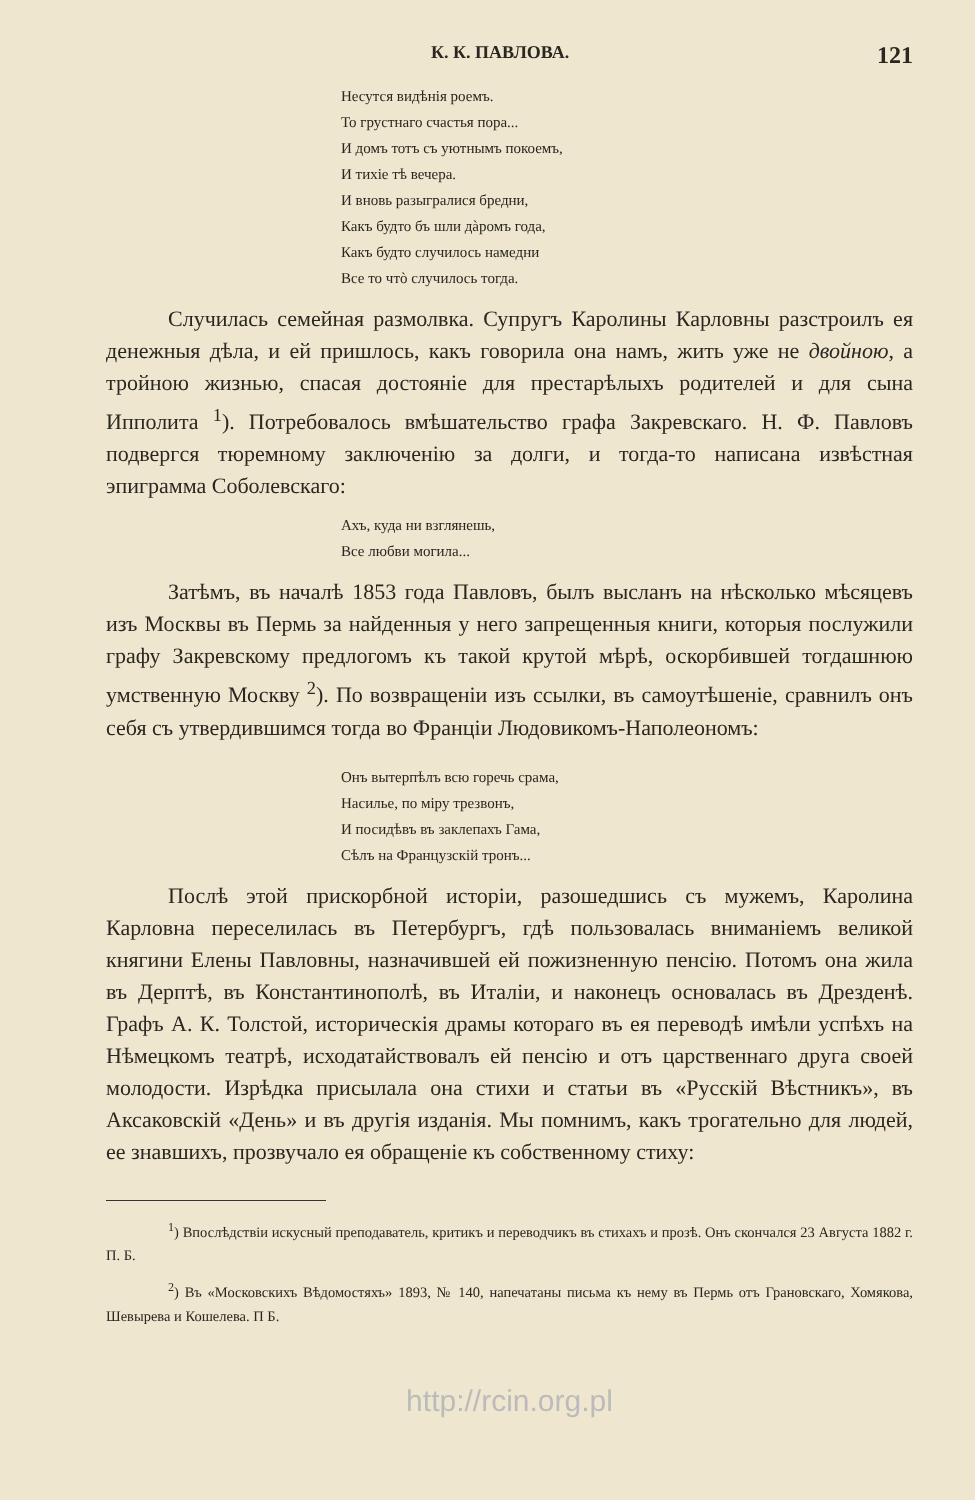К. К. ПАВЛОВА. 121
Несутся видѣнія роемъ.
То грустнаго счастья пора...
И домъ тотъ съ уютнымъ покоемъ,
И тихіе тѣ вечера.
И вновь разыгралися бредни,
Какъ будто бъ шли дàромъ года,
Какъ будто случилось намедни
Все то чтò случилось тогда.
Случилась семейная размолвка. Супругъ Каролины Карловны разстроилъ ея денежныя дѣла, и ей пришлось, какъ говорила она намъ, жить уже не двойною, а тройною жизнью, спасая достояніе для престарѣлыхъ родителей и для сына Ипполита <sup>1</sup>). Потребовалось вмѣшательство графа Закревскаго. Н. Ф. Павловъ подвергся тюремному заключенію за долги, и тогда-то написана извѣстная эпиграмма Соболевскаго:
Ахъ, куда ни взглянешь,
Все любви могила...
Затѣмъ, въ началѣ 1853 года Павловъ, былъ высланъ на нѣсколько мѣсяцевъ изъ Москвы въ Пермь за найденныя у него запрещенныя книги, которыя послужили графу Закревскому предлогомъ къ такой крутой мѣрѣ, оскорбившей тогдашнюю умственную Москву <sup>2</sup>). По возвращеніи изъ ссылки, въ самоутѣшеніе, сравнилъ онъ себя съ утвердившимся тогда во Франціи Людовикомъ-Наполеономъ:
Онъ вытерпѣлъ всю горечь срама,
Насилье, по міру трезвонъ,
И посидѣвъ въ заклепахъ Гама,
Сѣлъ на Французскій тронъ...
Послѣ этой прискорбной исторіи, разошедшись съ мужемъ, Каролина Карловна переселилась въ Петербургъ, гдѣ пользовалась вниманіемъ великой княгини Елены Павловны, назначившей ей пожизненную пенсію. Потомъ она жила въ Дерптѣ, въ Константинополѣ, въ Италіи, и наконецъ основалась въ Дрезденѣ. Графъ А. К. Толстой, историческія драмы котораго въ ея переводѣ имѣли успѣхъ на Нѣмецкомъ театрѣ, исходатайствовалъ ей пенсію и отъ царственнаго друга своей молодости. Изрѣдка присылала она стихи и статьи въ «Русскій Вѣстникъ», въ Аксаковскій «День» и въ другія изданія. Мы помнимъ, какъ трогательно для людей, ее знавшихъ, прозвучало ея обращеніе къ собственному стиху:
<sup>1</sup>) Впослѣдствіи искусный преподаватель, критикъ и переводчикъ въ стихахъ и прозѣ. Онъ скончался 23 Августа 1882 г. П. Б.
<sup>2</sup>) Въ «Московскихъ Вѣдомостяхъ» 1893, № 140, напечатаны письма къ нему въ Пермь отъ Грановскаго, Хомякова, Шевырева и Кошелева. П Б.
http://rcin.org.pl